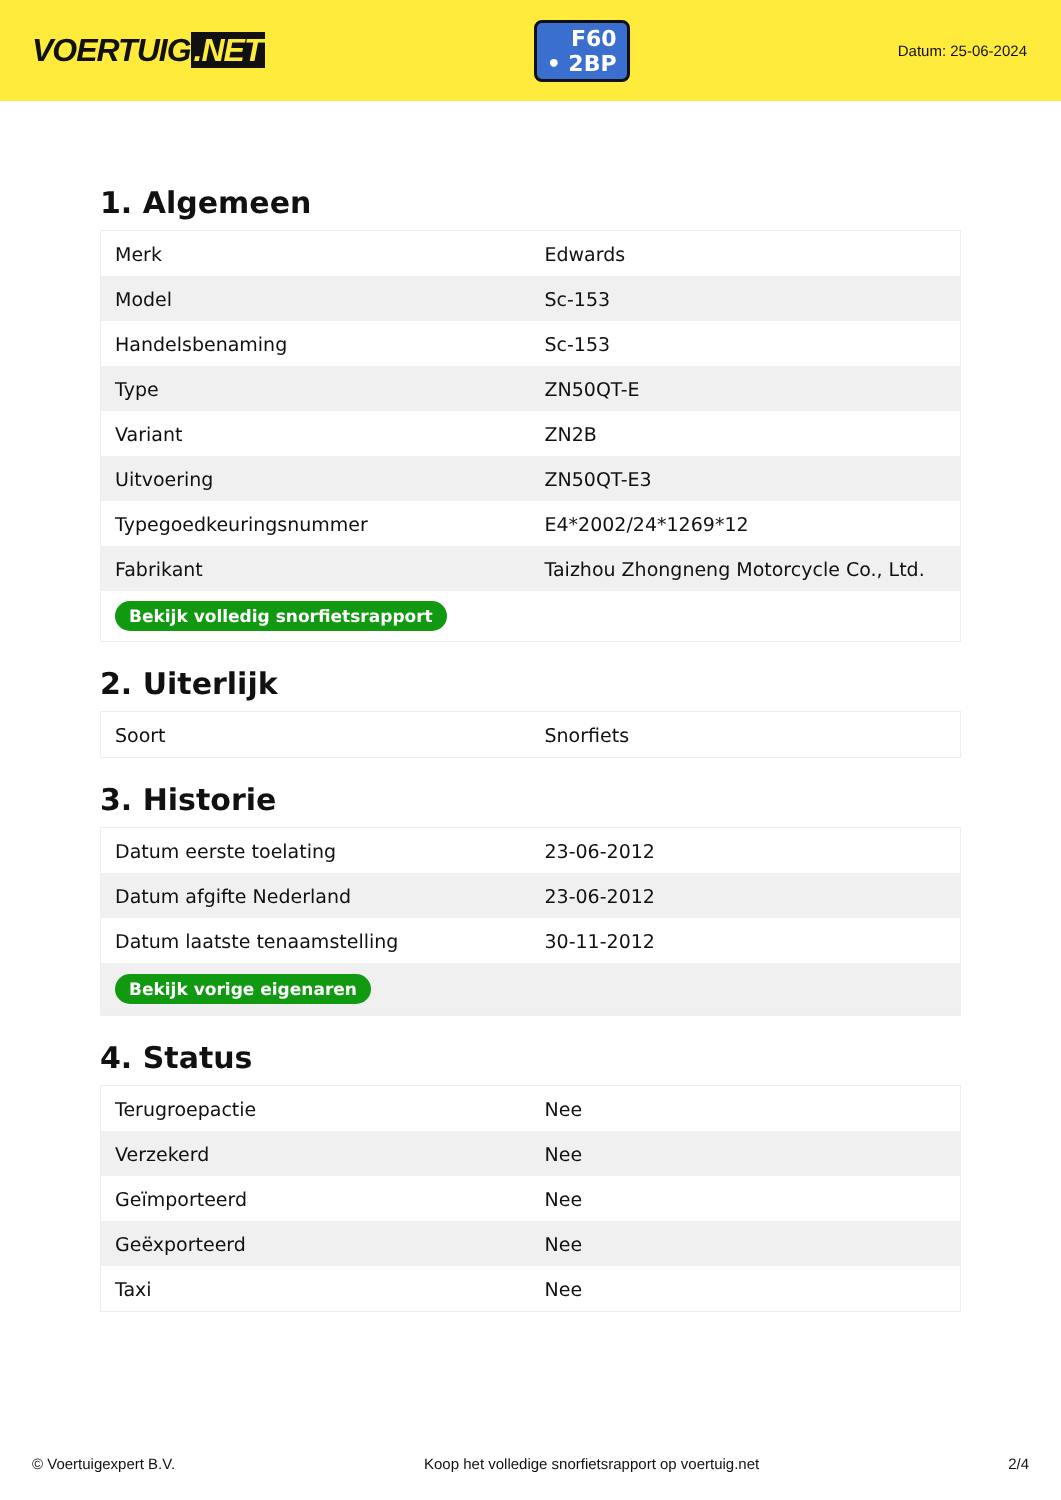VOERTUIG.NET
F60
• 2BP
Datum: 25-06-2024
1. Algemeen
| Merk | Edwards |
| Model | Sc-153 |
| Handelsbenaming | Sc-153 |
| Type | ZN50QT-E |
| Variant | ZN2B |
| Uitvoering | ZN50QT-E3 |
| Typegoedkeuringsnummer | E4*2002/24*1269*12 |
| Fabrikant | Taizhou Zhongneng Motorcycle Co., Ltd. |
| Bekijk volledig snorfietsrapport | |
2. Uiterlijk
| Soort | Snorfiets |
3. Historie
| Datum eerste toelating | 23-06-2012 |
| Datum afgifte Nederland | 23-06-2012 |
| Datum laatste tenaamstelling | 30-11-2012 |
| Bekijk vorige eigenaren | |
4. Status
| Terugroepactie | Nee |
| Verzekerd | Nee |
| Geïmporteerd | Nee |
| Geëxporteerd | Nee |
| Taxi | Nee |
© Voertuigexpert B.V. Koop het volledige snorfietsrapport op voertuig.net 2/4